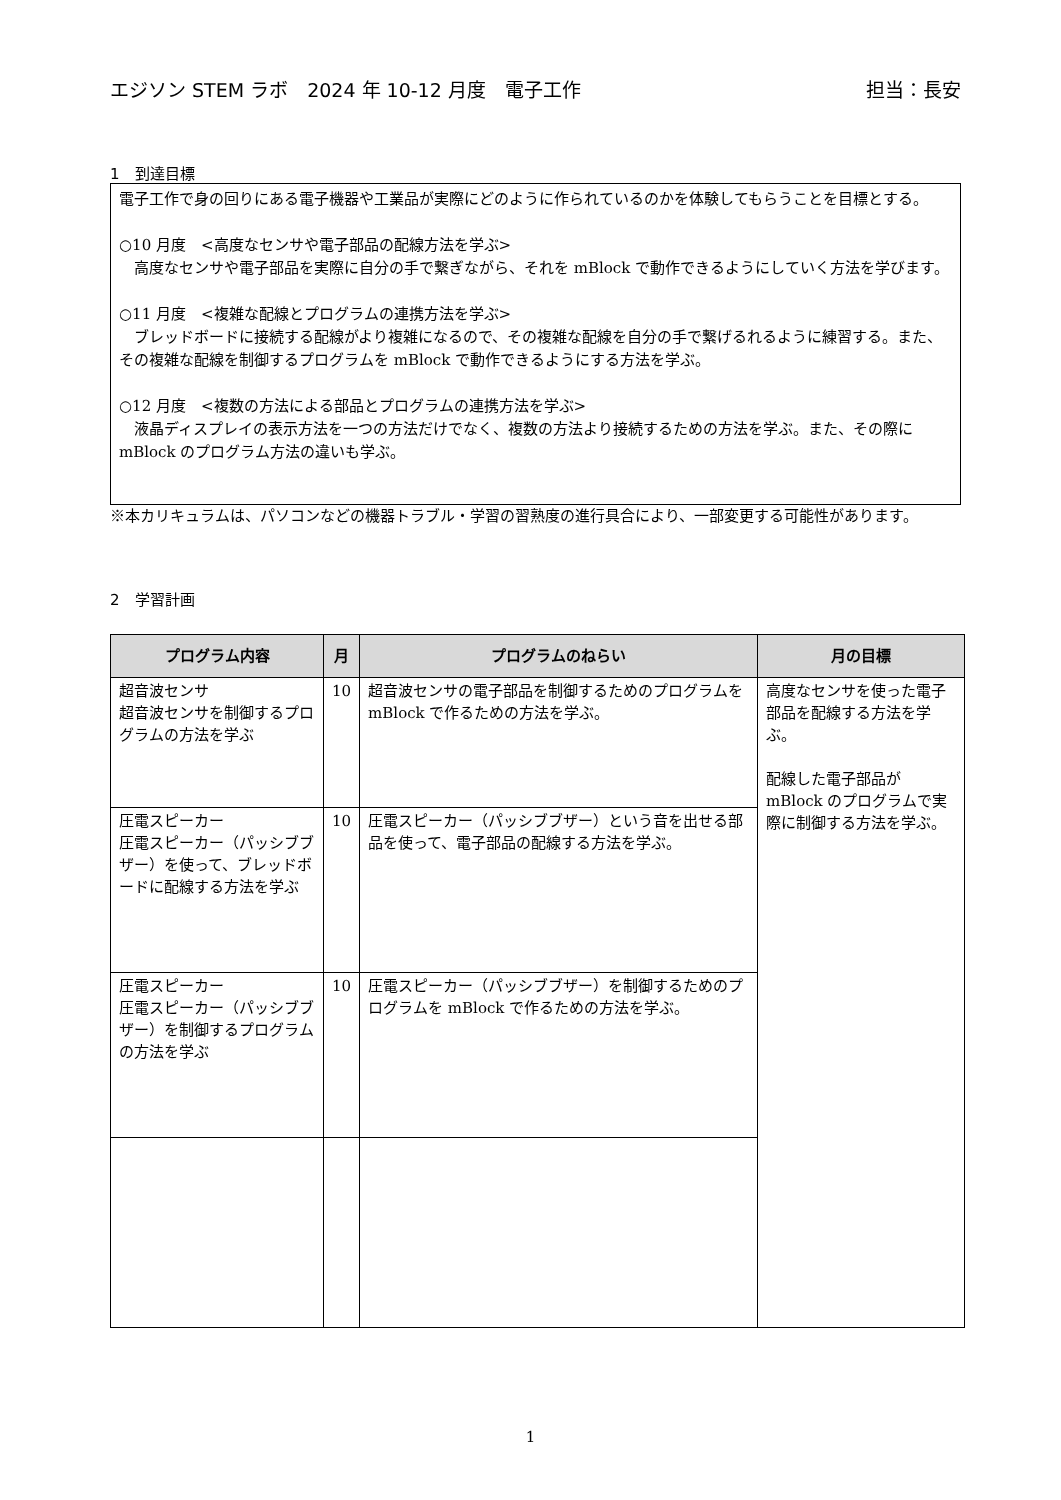エジソン STEM ラボ　2024 年 10-12 月度　電子工作 担当：長安
1　到達目標
電子工作で身の回りにある電子機器や工業品が実際にどのように作られているのかを体験してもらうことを目標とする。
○10 月度　<高度なセンサや電子部品の配線方法を学ぶ>
　高度なセンサや電子部品を実際に自分の手で繋ぎながら、それを mBlock で動作できるようにしていく方法を学びます。
○11 月度　<複雑な配線とプログラムの連携方法を学ぶ>
　ブレッドボードに接続する配線がより複雑になるので、その複雑な配線を自分の手で繋げるれるように練習する。また、その複雑な配線を制御するプログラムを mBlock で動作できるようにする方法を学ぶ。
○12 月度　<複数の方法による部品とプログラムの連携方法を学ぶ>
　液晶ディスプレイの表示方法を一つの方法だけでなく、複数の方法より接続するための方法を学ぶ。また、その際に mBlock のプログラム方法の違いも学ぶ。
※本カリキュラムは、パソコンなどの機器トラブル・学習の習熟度の進行具合により、一部変更する可能性があります。
2　学習計画
| プログラム内容 | 月 | プログラムのねらい | 月の目標 |
| --- | --- | --- | --- |
| 超音波センサ 超音波センサを制御するプログラムの方法を学ぶ | 10 | 超音波センサの電子部品を制御するためのプログラムを mBlock で作るための方法を学ぶ。 | 高度なセンサを使った電子部品を配線する方法を学ぶ。 配線した電子部品が mBlock のプログラムで実際に制御する方法を学ぶ。 |
| 圧電スピーカー 圧電スピーカー（パッシブブザー）を使って、ブレッドボードに配線する方法を学ぶ | 10 | 圧電スピーカー（パッシブブザー）という音を出せる部品を使って、電子部品の配線する方法を学ぶ。 | |
| 圧電スピーカー 圧電スピーカー（パッシブブザー）を制御するプログラムの方法を学ぶ | 10 | 圧電スピーカー（パッシブブザー）を制御するためのプログラムを mBlock で作るための方法を学ぶ。 | |
1